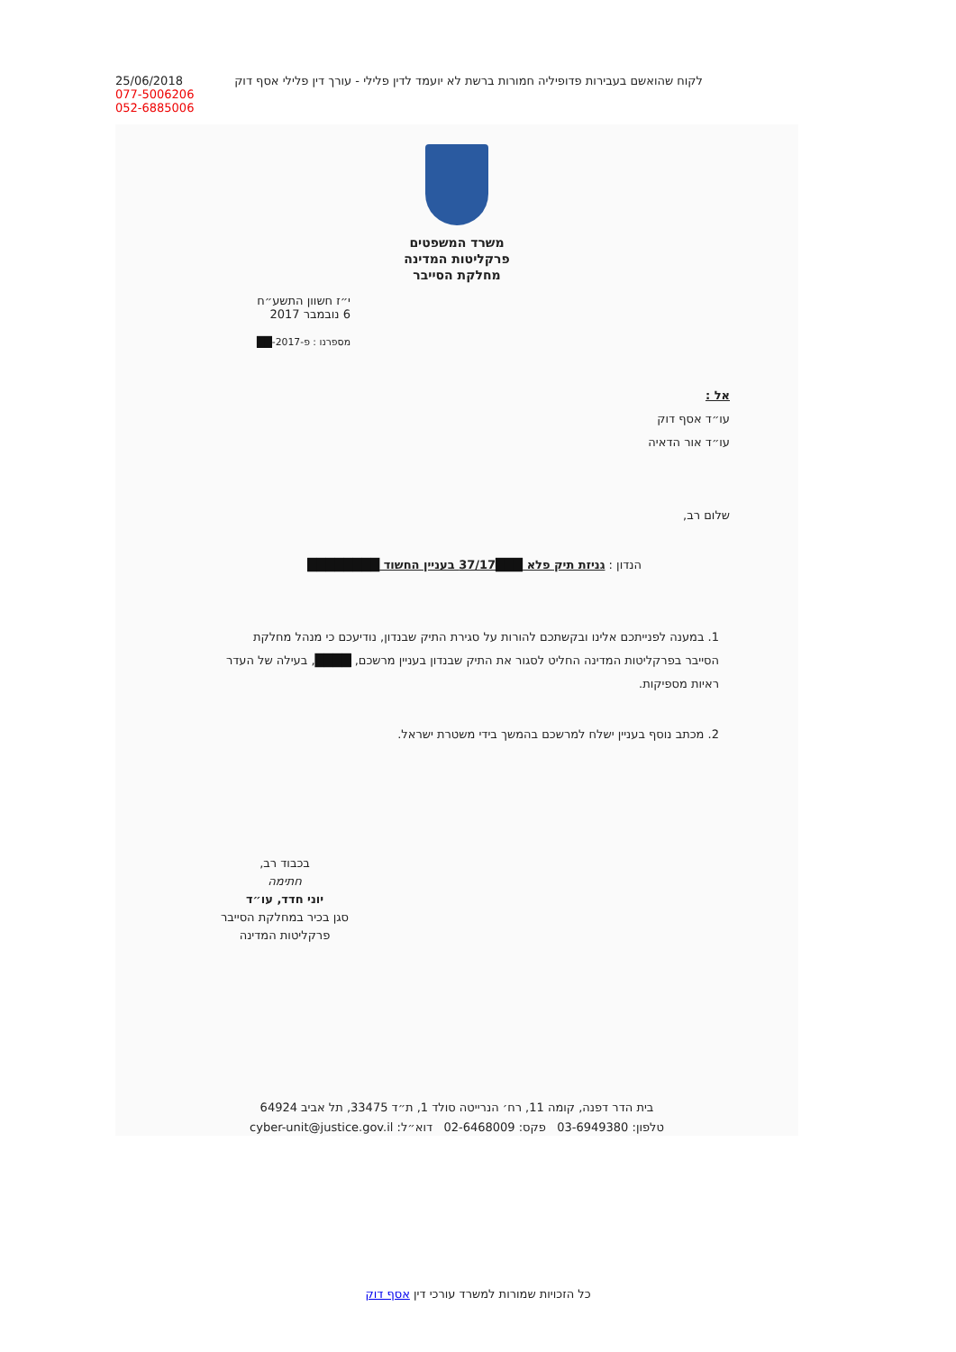25/06/2018
077-5006206
052-6885006
לקוח שהואשם בעבירות פדופיליה חמורות ברשת לא יועמד לדין פלילי - עורך דין פלילי אסף דוק
משרד המשפטים
פרקליטות המדינה
מחלקת הסייבר
י״ז חשוון התשע״ח
6 נובמבר 2017
מספרנו : פ-2017-██
אל :
עו״ד אסף דוק
עו״ד אור הדאיה
שלום רב,
הנדון : גניזת תיק פלא ███37/17 בעניין החשוד ████████
1. במענה לפנייתכם אלינו ובקשתכם להורות על סגירת התיק שבנדון, נודיעכם כי מנהל מחלקת הסייבר בפרקליטות המדינה החליט לסגור את התיק שבנדון בעניין מרשכם, ████, בעילה של העדר ראיות מספיקות.
2. מכתב נוסף בעניין ישלח למרשכם בהמשך בידי משטרת ישראל.
בכבוד רב,
חתימה
יוני חדד, עו״ד
סגן בכיר במחלקת הסייבר פרקליטות המדינה
בית הדר דפנה, קומה 11, רח׳ הנרייטה סולד 1, ת״ד 33475, תל אביב 64924
טלפון: 03-6949380 פקס: 02-6468009 דוא״ל: cyber-unit@justice.gov.il
כל הזכויות שמורות למשרד עורכי דין אסף דוק